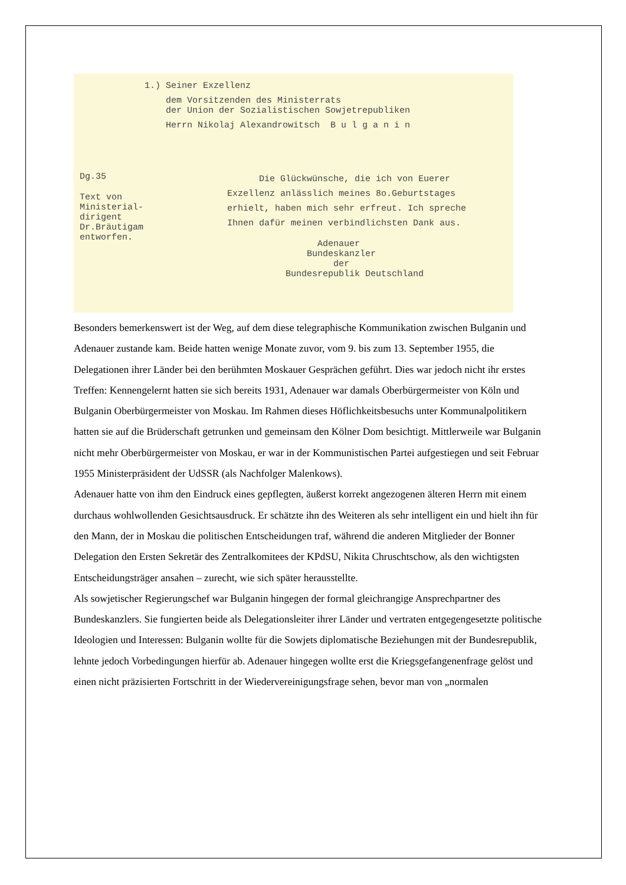1.) Seiner Exzellenz
dem Vorsitzenden des Ministerrats der Union der Sozialistischen Sowjetrepubliken
Herrn Nikolaj Alexandrowitsch B u l g a n i n
Dg.35
Text von Ministerial- dirigent Dr.Bräutigam entworfen.
Die Glückwünsche, die ich von Euerer Exzellenz anlässlich meines 8o.Geburtstages erhielt, haben mich sehr erfreut. Ich spreche Ihnen dafür meinen verbindlichsten Dank aus.
Adenauer Bundeskanzler der Bundesrepublik Deutschland
Besonders bemerkenswert ist der Weg, auf dem diese telegraphische Kommunikation zwischen Bulganin und Adenauer zustande kam. Beide hatten wenige Monate zuvor, vom 9. bis zum 13. September 1955, die Delegationen ihrer Länder bei den berühmten Moskauer Gesprächen geführt. Dies war jedoch nicht ihr erstes Treffen: Kennengelernt hatten sie sich bereits 1931, Adenauer war damals Oberbürgermeister von Köln und Bulganin Oberbürgermeister von Moskau. Im Rahmen dieses Höflichkeitsbesuchs unter Kommunalpolitikern hatten sie auf die Brüderschaft getrunken und gemeinsam den Kölner Dom besichtigt. Mittlerweile war Bulganin nicht mehr Oberbürgermeister von Moskau, er war in der Kommunistischen Partei aufgestiegen und seit Februar 1955 Ministerpräsident der UdSSR (als Nachfolger Malenkows).
Adenauer hatte von ihm den Eindruck eines gepflegten, äußerst korrekt angezogenen älteren Herrn mit einem durchaus wohlwollenden Gesichtsausdruck. Er schätzte ihn des Weiteren als sehr intelligent ein und hielt ihn für den Mann, der in Moskau die politischen Entscheidungen traf, während die anderen Mitglieder der Bonner Delegation den Ersten Sekretär des Zentralkomitees der KPdSU, Nikita Chruschtschow, als den wichtigsten Entscheidungsträger ansahen – zurecht, wie sich später herausstellte.
Als sowjetischer Regierungschef war Bulganin hingegen der formal gleichrangige Ansprechpartner des Bundeskanzlers. Sie fungierten beide als Delegationsleiter ihrer Länder und vertraten entgegengesetzte politische Ideologien und Interessen: Bulganin wollte für die Sowjets diplomatische Beziehungen mit der Bundesrepublik, lehnte jedoch Vorbedingungen hierfür ab. Adenauer hingegen wollte erst die Kriegsgefangenenfrage gelöst und einen nicht präzisierten Fortschritt in der Wiedervereinigungsfrage sehen, bevor man von „normalen